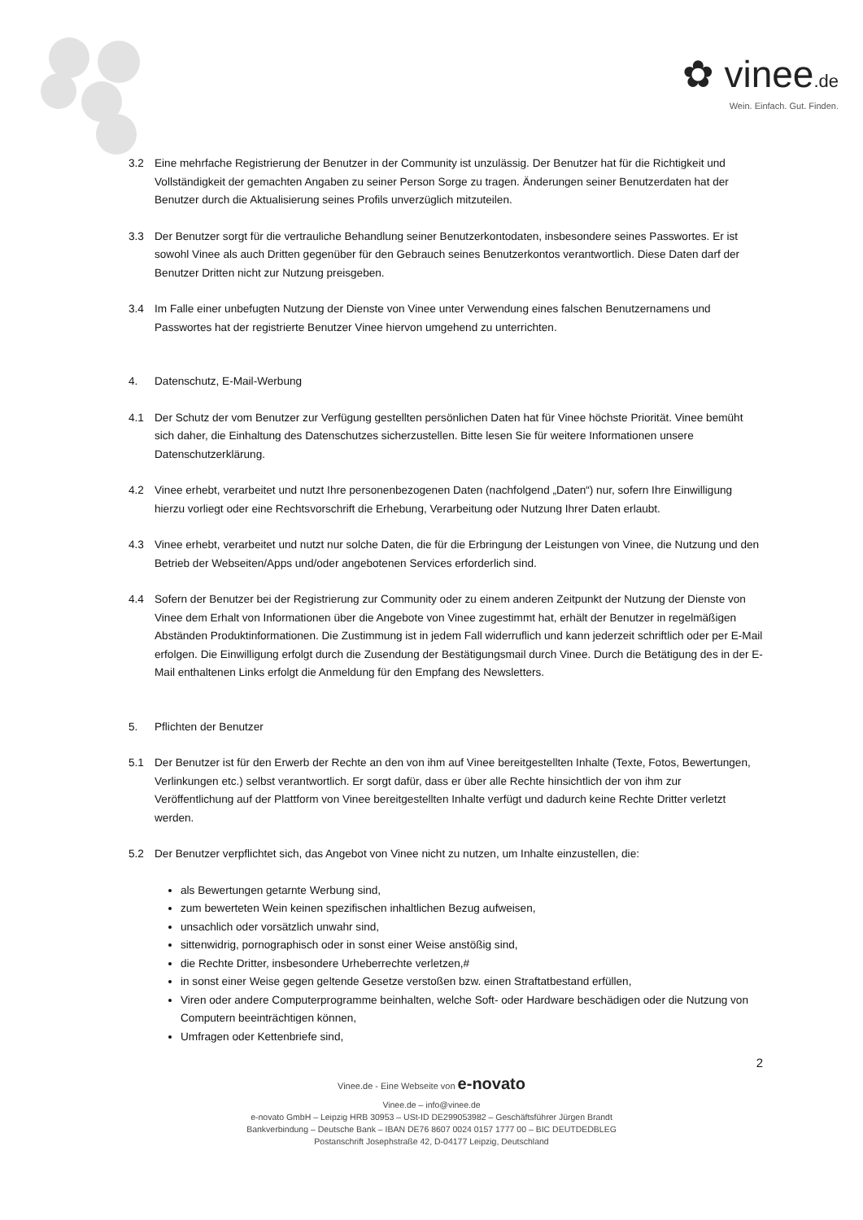✿ vinee.de
Wein. Einfach. Gut. Finden.
3.2 Eine mehrfache Registrierung der Benutzer in der Community ist unzulässig. Der Benutzer hat für die Richtigkeit und Vollständigkeit der gemachten Angaben zu seiner Person Sorge zu tragen. Änderungen seiner Benutzerdaten hat der Benutzer durch die Aktualisierung seines Profils unverzüglich mitzuteilen.
3.3 Der Benutzer sorgt für die vertrauliche Behandlung seiner Benutzerkontodaten, insbesondere seines Passwortes. Er ist sowohl Vinee als auch Dritten gegenüber für den Gebrauch seines Benutzerkontos verantwortlich. Diese Daten darf der Benutzer Dritten nicht zur Nutzung preisgeben.
3.4 Im Falle einer unbefugten Nutzung der Dienste von Vinee unter Verwendung eines falschen Benutzernamens und Passwortes hat der registrierte Benutzer Vinee hiervon umgehend zu unterrichten.
4. Datenschutz, E-Mail-Werbung
4.1 Der Schutz der vom Benutzer zur Verfügung gestellten persönlichen Daten hat für Vinee höchste Priorität. Vinee bemüht sich daher, die Einhaltung des Datenschutzes sicherzustellen. Bitte lesen Sie für weitere Informationen unsere Datenschutzerklärung.
4.2 Vinee erhebt, verarbeitet und nutzt Ihre personenbezogenen Daten (nachfolgend „Daten“) nur, sofern Ihre Einwilligung hierzu vorliegt oder eine Rechtsvorschrift die Erhebung, Verarbeitung oder Nutzung Ihrer Daten erlaubt.
4.3 Vinee erhebt, verarbeitet und nutzt nur solche Daten, die für die Erbringung der Leistungen von Vinee, die Nutzung und den Betrieb der Webseiten/Apps und/oder angebotenen Services erforderlich sind.
4.4 Sofern der Benutzer bei der Registrierung zur Community oder zu einem anderen Zeitpunkt der Nutzung der Dienste von Vinee dem Erhalt von Informationen über die Angebote von Vinee zugestimmt hat, erhält der Benutzer in regelmäßigen Abständen Produktinformationen. Die Zustimmung ist in jedem Fall widerruflich und kann jederzeit schriftlich oder per E-Mail erfolgen. Die Einwilligung erfolgt durch die Zusendung der Bestätigungsmail durch Vinee. Durch die Betätigung des in der E-Mail enthaltenen Links erfolgt die Anmeldung für den Empfang des Newsletters.
5. Pflichten der Benutzer
5.1 Der Benutzer ist für den Erwerb der Rechte an den von ihm auf Vinee bereitgestellten Inhalte (Texte, Fotos, Bewertungen, Verlinkungen etc.) selbst verantwortlich. Er sorgt dafür, dass er über alle Rechte hinsichtlich der von ihm zur Veröffentlichung auf der Plattform von Vinee bereitgestellten Inhalte verfügt und dadurch keine Rechte Dritter verletzt werden.
5.2 Der Benutzer verpflichtet sich, das Angebot von Vinee nicht zu nutzen, um Inhalte einzustellen, die:
als Bewertungen getarnte Werbung sind,
zum bewerteten Wein keinen spezifischen inhaltlichen Bezug aufweisen,
unsachlich oder vorsätzlich unwahr sind,
sittenwidrig, pornographisch oder in sonst einer Weise anstößig sind,
die Rechte Dritter, insbesondere Urheberrechte verletzen,#
in sonst einer Weise gegen geltende Gesetze verstoßen bzw. einen Straftatbestand erfüllen,
Viren oder andere Computerprogramme beinhalten, welche Soft- oder Hardware beschädigen oder die Nutzung von Computern beeinträchtigen können,
Umfragen oder Kettenbriefe sind,
2
Vinee.de - Eine Webseite von e-novato
Vinee.de – info@vinee.de
e-novato GmbH – Leipzig HRB 30953 – USt-ID DE299053982 – Geschäftsführer Jürgen Brandt
Bankverbindung – Deutsche Bank – IBAN DE76 8607 0024 0157 1777 00 – BIC DEUTDEDBLEG
Postanschrift Josephstraße 42, D-04177 Leipzig, Deutschland